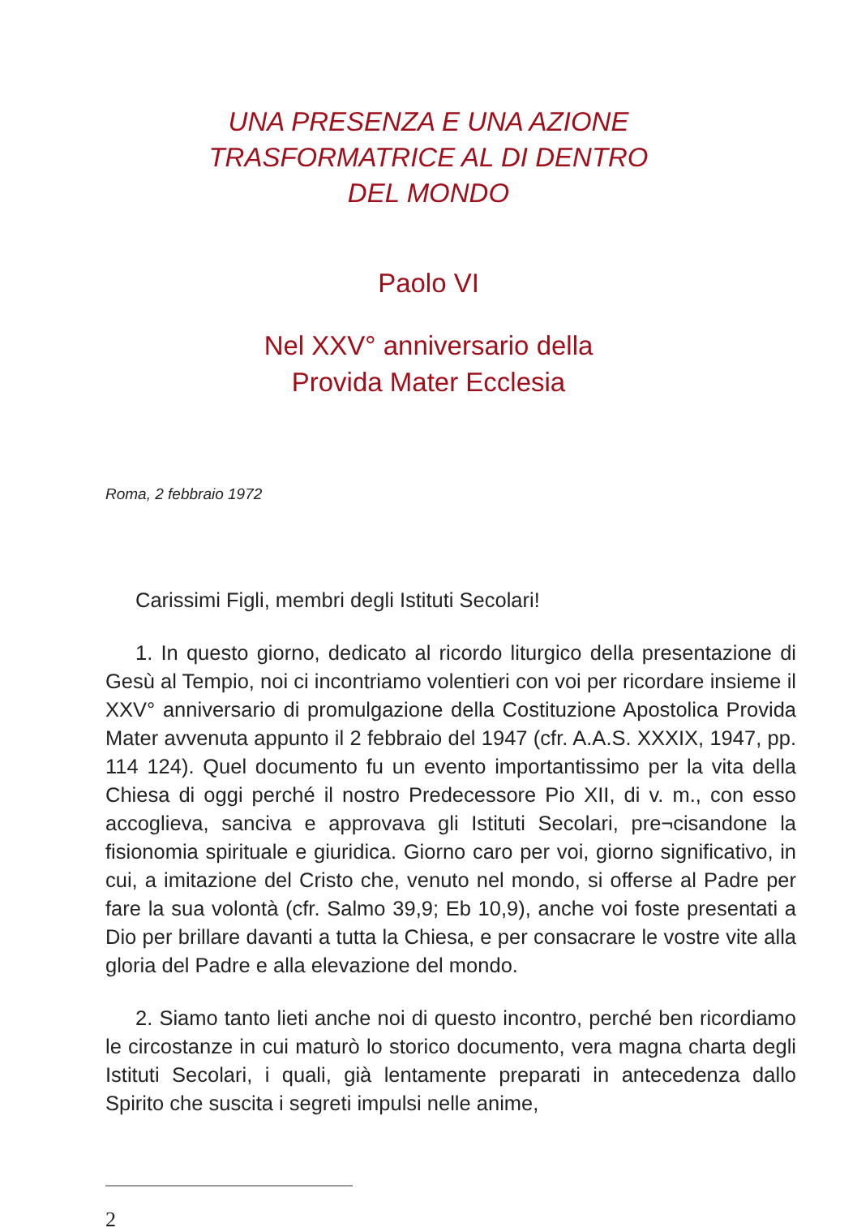UNA PRESENZA E UNA AZIONE
TRASFORMATRICE AL DI DENTRO
DEL MONDO
Paolo VI
Nel XXV° anniversario della
Provida Mater Ecclesia
Roma, 2 febbraio 1972
Carissimi Figli, membri degli Istituti Secolari!
1. In questo giorno, dedicato al ricordo liturgico della presentazione di Gesù al Tempio, noi ci incontriamo volentieri con voi per ricordare insieme il XXV° anniversario di promulgazione della Costituzione Apostolica Provida Mater avvenuta appunto il 2 febbraio del 1947 (cfr. A.A.S. XXXIX, 1947, pp. 114 124). Quel documento fu un evento importantissimo per la vita della Chiesa di oggi perché il nostro Predecessore Pio XII, di v. m., con esso accoglieva, sanciva e approvava gli Istituti Secolari, pre¬cisandone la fisionomia spirituale e giuridica. Giorno caro per voi, giorno significativo, in cui, a imitazione del Cristo che, venuto nel mondo, si offerse al Padre per fare la sua volontà (cfr. Salmo 39,9; Eb 10,9), anche voi foste presentati a Dio per brillare davanti a tutta la Chiesa, e per consacrare le vostre vite alla gloria del Padre e alla elevazione del mondo.
2. Siamo tanto lieti anche noi di questo incontro, perché ben ricordiamo le circostanze in cui maturò lo storico documento, vera magna charta degli Istituti Secolari, i quali, già lentamente preparati in antecedenza dallo Spirito che suscita i segreti impulsi nelle anime,
2